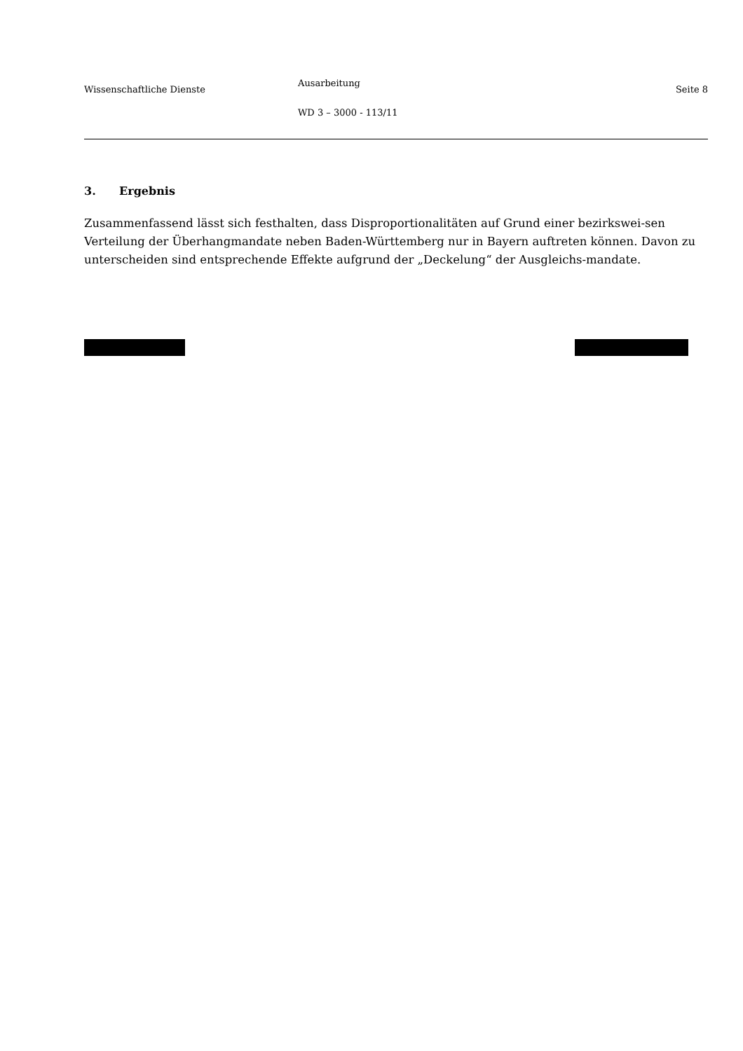Wissenschaftliche Dienste
Ausarbeitung
WD 3 – 3000 - 113/11
Seite 8
3. Ergebnis
Zusammenfassend lässt sich festhalten, dass Disproportionalitäten auf Grund einer bezirkswei-sen Verteilung der Überhangmandate neben Baden-Württemberg nur in Bayern auftreten können. Davon zu unterscheiden sind entsprechende Effekte aufgrund der „Deckelung“ der Ausgleichs-mandate.